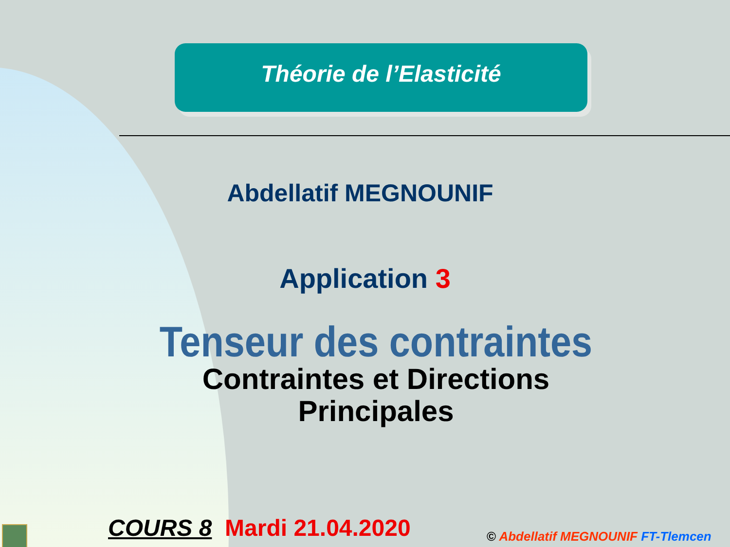Théorie de l’Elasticité
Abdellatif MEGNOUNIF
Application 3
Tenseur des contraintes
Contraintes et Directions
Principales
COURS 8 Mardi 21.04.2020
© Abdellatif MEGNOUNIF FT-Tlemcen